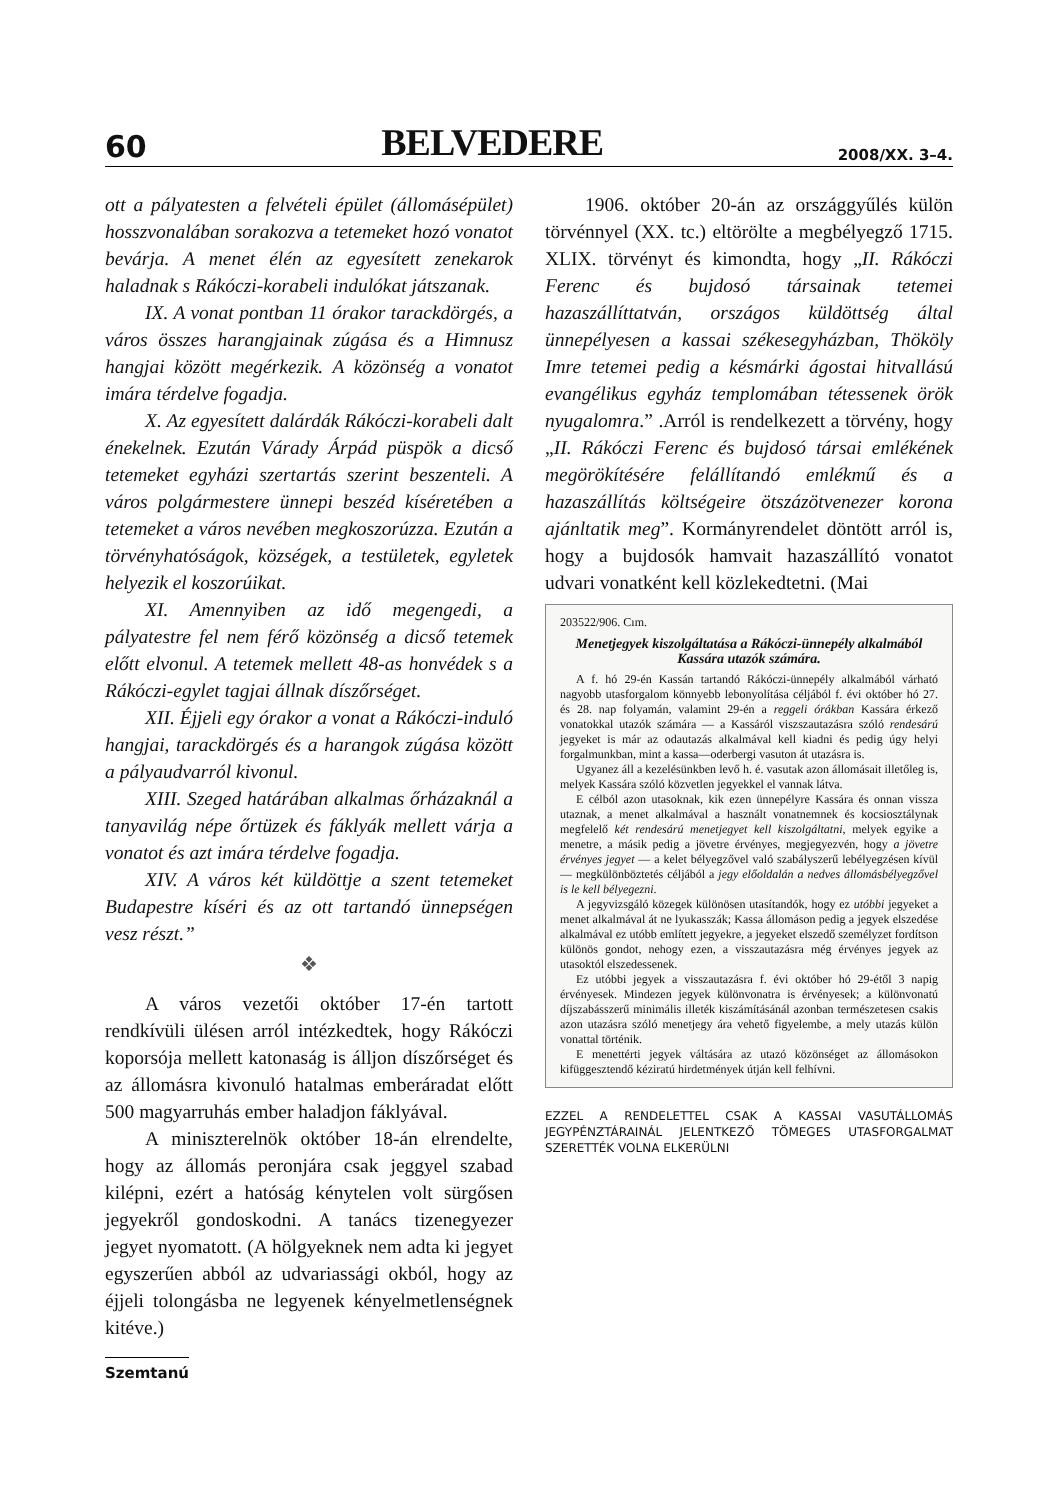60 BELVEDERE 2008/XX. 3–4.
ott a pályatesten a felvételi épület (állomásépület) hosszvonalában sorakozva a tetemeket hozó vonatot bevárja. A menet élén az egyesített zenekarok haladnak s Rákóczi-korabeli indulókat játszanak.
IX. A vonat pontban 11 órakor tarackdörgés, a város összes harangjainak zúgása és a Himnusz hangjai között megérkezik. A közönség a vonatot imára térdelve fogadja.
X. Az egyesített dalárdák Rákóczi-korabeli dalt énekelnek. Ezután Várady Árpád püspök a dicső tetemeket egyházi szertartás szerint beszenteli. A város polgármestere ünnepi beszéd kíséretében a tetemeket a város nevében megkoszorúzza. Ezután a törvényhatóságok, községek, a testületek, egyletek helyezik el koszorúikat.
XI. Amennyiben az idő megengedi, a pályatestre fel nem férő közönség a dicső tetemek előtt elvonul. A tetemek mellett 48-as honvédek s a Rákóczi-egylet tagjai állnak díszőrséget.
XII. Éjjeli egy órakor a vonat a Rákóczi-induló hangjai, tarackdörgés és a harangok zúgása között a pályaudvarról kivonul.
XIII. Szeged határában alkalmas őrházaknál a tanyavilág népe őrtüzek és fáklyák mellett várja a vonatot és azt imára térdelve fogadja.
XIV. A város két küldöttje a szent tetemeket Budapestre kíséri és az ott tartandó ünnepségen vesz részt.”
❖
A város vezetői október 17-én tartott rendkívüli ülésen arról intézkedtek, hogy Rákóczi koporsója mellett katonaság is álljon díszőrséget és az állomásra kivonuló hatalmas emberáradat előtt 500 magyarruhás ember haladjon fáklyával.
A miniszterelnök október 18-án elrendelte, hogy az állomás peronjára csak jeggyel szabad kilépni, ezért a hatóság kénytelen volt sürgősen jegyekről gondoskodni. A tanács tizenegyezer jegyet nyomatott. (A hölgyeknek nem adta ki jegyet egyszerűen abból az udvariassági okból, hogy az éjjeli tolongásba ne legyenek kényelmetlenségnek kitéve.)
Szemtanú
1906. október 20-án az országgyűlés külön törvénnyel (XX. tc.) eltörölte a megbélyegző 1715. XLIX. törvényt és kimondta, hogy „II. Rákóczi Ferenc és bujdosó társainak tetemei hazaszállíttatván, országos küldöttség által ünnepélyesen a kassai székesegyházban, Thököly Imre tetemei pedig a késmárki ágostai hitvallású evangélikus egyház templomában tétessenek örök nyugalomra.” .Arról is rendelkezett a törvény, hogy „II. Rákóczi Ferenc és bujdosó társai emlékének megörökítésére felállítandó emlékmű és a hazaszállítás költségeire ötszázötvenezer korona ajánltatik meg”. Kormányrendelet döntött arról is, hogy a bujdosók hamvait hazaszállító vonatot udvari vonatként kell közlekedtetni. (Mai
203522/906. Cım.
Menetjegyek kiszolgáltatása a Rákóczi-ünnepély alkalmából Kassára utazók számára.
A f. hó 29-én Kassán tartandó Rákóczi-ünnepély alkalmából várható nagyobb utasforgalom könnyebb lebonyolítása céljából f. évi október hó 27. és 28. nap folyamán, valamint 29-én a reggeli órákban Kassára érkező vonatokkal utazók számára — a Kassáról viszszautazásra szóló rendesárú jegyeket is már az odautazás alkalmával kell kiadni és pedig úgy helyi forgalmunkban, mint a kassa—oderbergi vasuton át utazásra is.
Ugyanez áll a kezelésünkben levő h. é. vasutak azon állomásait illetőleg is, melyek Kassára szóló közvetlen jegyekkel el vannak látva.
E célból azon utasoknak, kik ezen ünnepélyre Kassára és onnan vissza utaznak, a menet alkalmával a használt vonatnemnek és kocsiosztálynak megfelelő két rendesárú menetjegyet kell kiszolgáltatni, melyek egyike a menetre, a másik pedig a jövetre érvényes, megjegyezvén, hogy a jövetre érvényes jegyet — a kelet bélyegzővel való szabályszerű lebélyegzésen kívül — megkülönböztetés céljából a jegy előoldalán a nedves állomásbélyegzővel is le kell bélyegezni.
A jegyvizsgáló közegek különösen utasítandók, hogy ez utóbbi jegyeket a menet alkalmával át ne lyukasszák; Kassa állomáson pedig a jegyek elszedése alkalmával ez utóbb említett jegyekre, a jegyeket elszedő személyzet fordítson különös gondot, nehogy ezen, a visszautazásra még érvényes jegyek az utasoktól elszedessenek.
Ez utóbbi jegyek a visszautazásra f. évi október hó 29-étől 3 napig érvényesek. Mindezen jegyek különvonatra is érvényesek; a különvonatú díjszabásszerű minimális illeték kiszámításánál azonban természetesen csakis azon utazásra szóló menetjegy ára vehető figyelembe, a mely utazás külön vonattal történik.
E menettérti jegyek váltására az utazó közönséget az állomásokon kifüggesztendő kéziratú hirdetmények útján kell felhívni.
EZZEL A RENDELETTEL CSAK A KASSAI VASUTÁLLOMÁS JEGYPÉNZTÁRAINÁL JELENTKEZŐ TÖMEGES UTASFORGALMAT SZERETTÉK VOLNA ELKERÜLNI